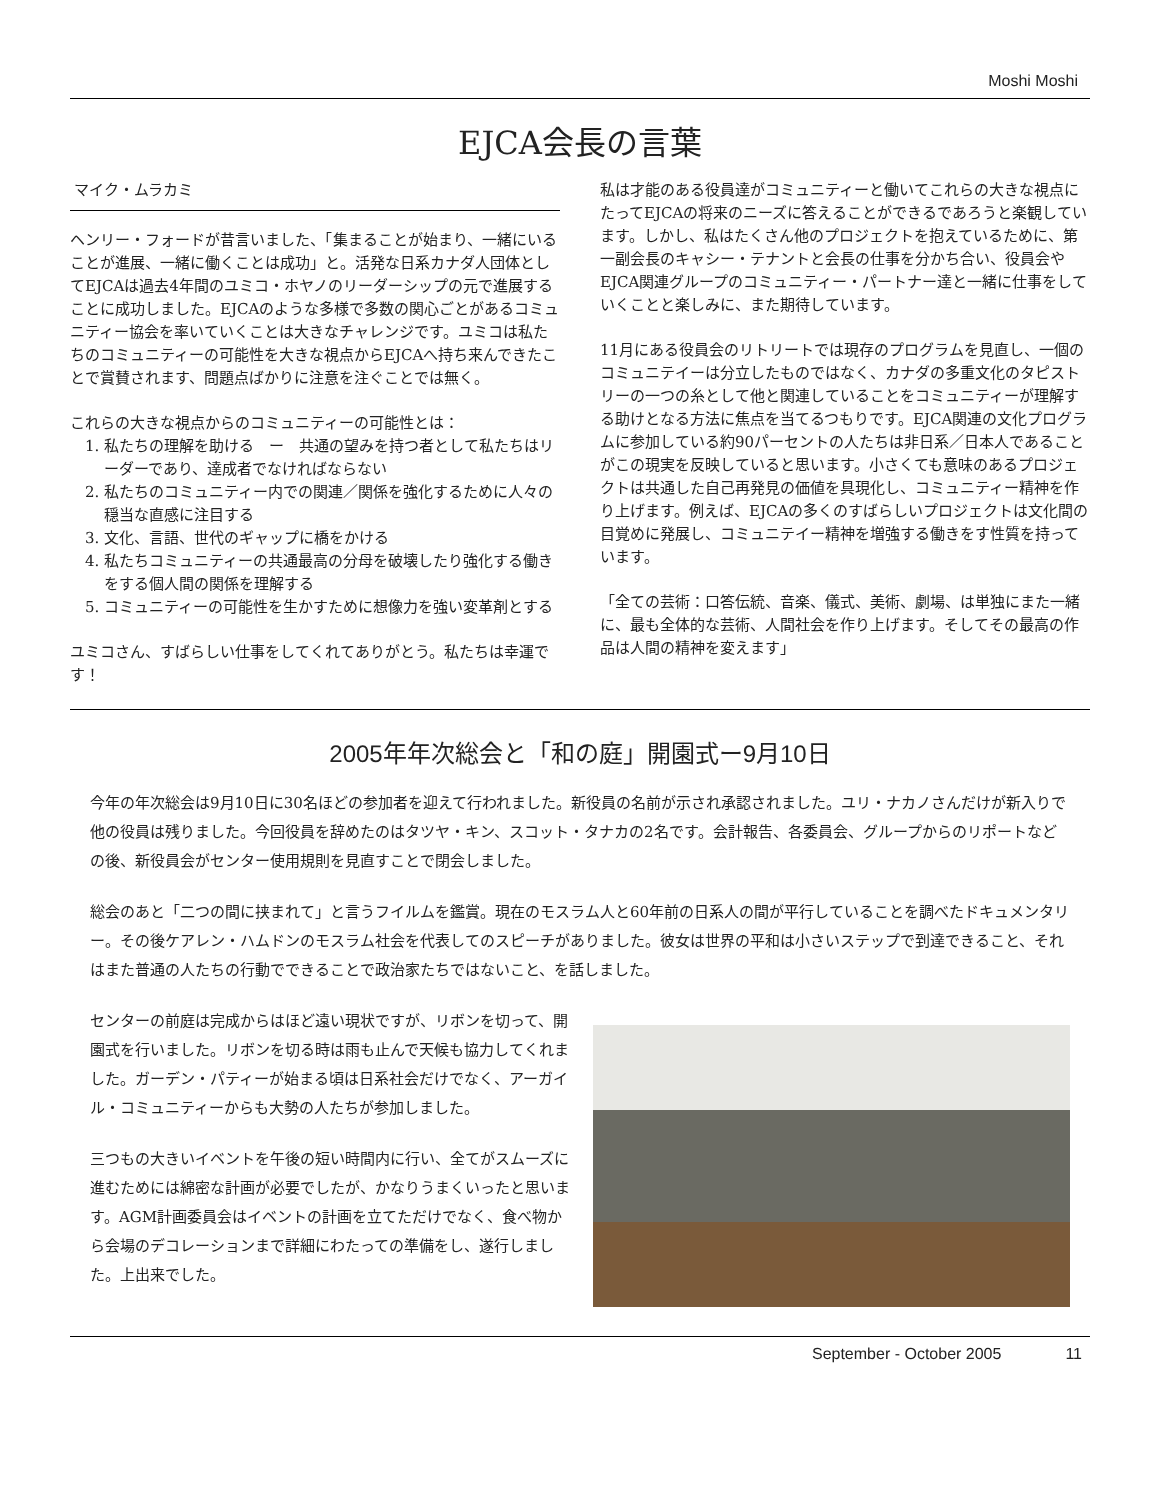Moshi Moshi
EJCA会長の言葉
マイク・ムラカミ
ヘンリー・フォードが昔言いました、「集まることが始まり、一緒にいることが進展、一緒に働くことは成功」と。活発な日系カナダ人団体としてEJCAは過去4年間のユミコ・ホヤノのリーダーシップの元で進展することに成功しました。EJCAのような多様で多数の関心ごとがあるコミュニティー協会を率いていくことは大きなチャレンジです。ユミコは私たちのコミュニティーの可能性を大きな視点からEJCAへ持ち来んできたことで賞賛されます、問題点ばかりに注意を注ぐことでは無く。
これらの大きな視点からのコミュニティーの可能性とは：
1. 私たちの理解を助ける　ー　共通の望みを持つ者として私たちはリーダーであり、達成者でなければならない
2. 私たちのコミュニティー内での関連／関係を強化するために人々の穏当な直感に注目する
3. 文化、言語、世代のギャップに橋をかける
4. 私たちコミュニティーの共通最高の分母を破壊したり強化する働きをする個人間の関係を理解する
5. コミュニティーの可能性を生かすために想像力を強い変革剤とする
ユミコさん、すばらしい仕事をしてくれてありがとう。私たちは幸運です！
私は才能のある役員達がコミュニティーと働いてこれらの大きな視点にたってEJCAの将来のニーズに答えることができるであろうと楽観しています。しかし、私はたくさん他のプロジェクトを抱えているために、第一副会長のキャシー・テナントと会長の仕事を分かち合い、役員会やEJCA関連グループのコミュニティー・パートナー達と一緒に仕事をしていくことと楽しみに、また期待しています。
11月にある役員会のリトリートでは現存のプログラムを見直し、一個のコミュニテイーは分立したものではなく、カナダの多重文化のタピストリーの一つの糸として他と関連していることをコミュニティーが理解する助けとなる方法に焦点を当てるつもりです。EJCA関連の文化プログラムに参加している約90パーセントの人たちは非日系／日本人であることがこの現実を反映していると思います。小さくても意味のあるプロジェクトは共通した自己再発見の価値を具現化し、コミュニティー精神を作り上げます。例えば、EJCAの多くのすばらしいプロジェクトは文化間の目覚めに発展し、コミュニテイー精神を増強する働きをす性質を持っています。
「全ての芸術：口答伝統、音楽、儀式、美術、劇場、は単独にまた一緒に、最も全体的な芸術、人間社会を作り上げます。そしてその最高の作品は人間の精神を変えます」
2005年年次総会と「和の庭」開園式ー9月10日
今年の年次総会は9月10日に30名ほどの参加者を迎えて行われました。新役員の名前が示され承認されました。ユリ・ナカノさんだけが新入りで他の役員は残りました。今回役員を辞めたのはタツヤ・キン、スコット・タナカの2名です。会計報告、各委員会、グループからのリポートなどの後、新役員会がセンター使用規則を見直すことで閉会しました。
総会のあと「二つの間に挟まれて」と言うフイルムを鑑賞。現在のモスラム人と60年前の日系人の間が平行していることを調べたドキュメンタリー。その後ケアレン・ハムドンのモスラム社会を代表してのスピーチがありました。彼女は世界の平和は小さいステップで到達できること、それはまた普通の人たちの行動でできることで政治家たちではないこと、を話しました。
センターの前庭は完成からはほど遠い現状ですが、リボンを切って、開園式を行いました。リボンを切る時は雨も止んで天候も協力してくれました。ガーデン・パティーが始まる頃は日系社会だけでなく、アーガイル・コミュニティーからも大勢の人たちが参加しました。
三つもの大きいイベントを午後の短い時間内に行い、全てがスムーズに進むためには綿密な計画が必要でしたが、かなりうまくいったと思います。AGM計画委員会はイベントの計画を立てただけでなく、食べ物から会場のデコレーションまで詳細にわたっての準備をし、遂行しました。上出来でした。
September - October 2005 11